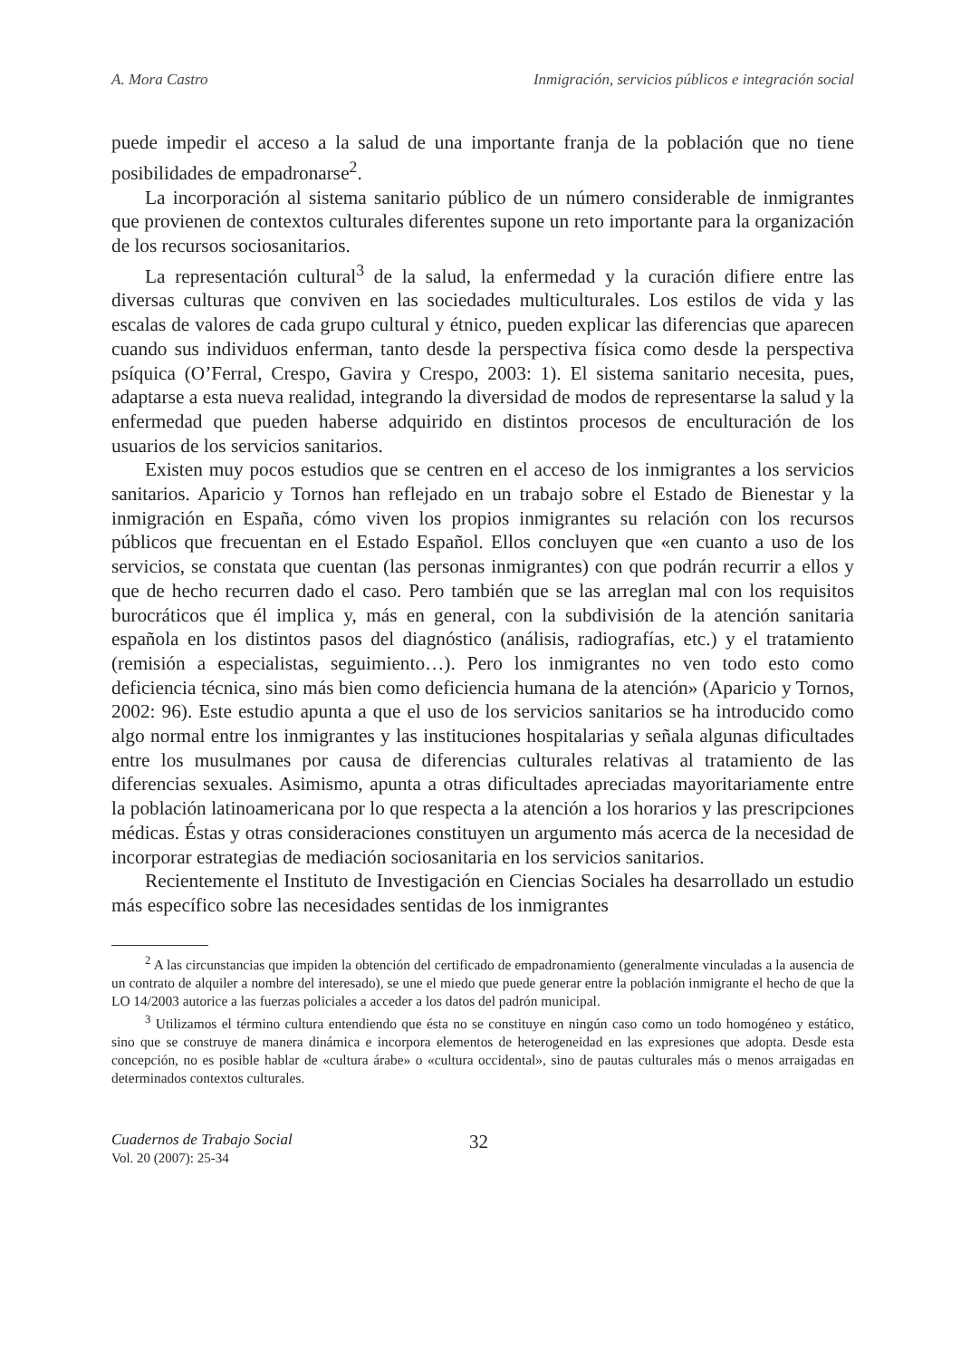A. Mora Castro Inmigración, servicios públicos e integración social
puede impedir el acceso a la salud de una importante franja de la población que no tiene posibilidades de empadronarse<sup>2</sup>.
La incorporación al sistema sanitario público de un número considerable de inmigrantes que provienen de contextos culturales diferentes supone un reto importante para la organización de los recursos sociosanitarios.
La representación cultural<sup>3</sup> de la salud, la enfermedad y la curación difiere entre las diversas culturas que conviven en las sociedades multiculturales. Los estilos de vida y las escalas de valores de cada grupo cultural y étnico, pueden explicar las diferencias que aparecen cuando sus individuos enferman, tanto desde la perspectiva física como desde la perspectiva psíquica (O’Ferral, Crespo, Gavira y Crespo, 2003: 1). El sistema sanitario necesita, pues, adaptarse a esta nueva realidad, integrando la diversidad de modos de representarse la salud y la enfermedad que pueden haberse adquirido en distintos procesos de enculturación de los usuarios de los servicios sanitarios.
Existen muy pocos estudios que se centren en el acceso de los inmigrantes a los servicios sanitarios. Aparicio y Tornos han reflejado en un trabajo sobre el Estado de Bienestar y la inmigración en España, cómo viven los propios inmigrantes su relación con los recursos públicos que frecuentan en el Estado Español. Ellos concluyen que «en cuanto a uso de los servicios, se constata que cuentan (las personas inmigrantes) con que podrán recurrir a ellos y que de hecho recurren dado el caso. Pero también que se las arreglan mal con los requisitos burocráticos que él implica y, más en general, con la subdivisión de la atención sanitaria española en los distintos pasos del diagnóstico (análisis, radiografías, etc.) y el tratamiento (remisión a especialistas, seguimiento…). Pero los inmigrantes no ven todo esto como deficiencia técnica, sino más bien como deficiencia humana de la atención» (Aparicio y Tornos, 2002: 96). Este estudio apunta a que el uso de los servicios sanitarios se ha introducido como algo normal entre los inmigrantes y las instituciones hospitalarias y señala algunas dificultades entre los musulmanes por causa de diferencias culturales relativas al tratamiento de las diferencias sexuales. Asimismo, apunta a otras dificultades apreciadas mayoritariamente entre la población latinoamericana por lo que respecta a la atención a los horarios y las prescripciones médicas. Éstas y otras consideraciones constituyen un argumento más acerca de la necesidad de incorporar estrategias de mediación sociosanitaria en los servicios sanitarios.
Recientemente el Instituto de Investigación en Ciencias Sociales ha desarrollado un estudio más específico sobre las necesidades sentidas de los inmigrantes
<sup>2</sup> A las circunstancias que impiden la obtención del certificado de empadronamiento (generalmente vinculadas a la ausencia de un contrato de alquiler a nombre del interesado), se une el miedo que puede generar entre la población inmigrante el hecho de que la LO 14/2003 autorice a las fuerzas policiales a acceder a los datos del padrón municipal.
<sup>3</sup> Utilizamos el término cultura entendiendo que ésta no se constituye en ningún caso como un todo homogéneo y estático, sino que se construye de manera dinámica e incorpora elementos de heterogeneidad en las expresiones que adopta. Desde esta concepción, no es posible hablar de «cultura árabe» o «cultura occidental», sino de pautas culturales más o menos arraigadas en determinados contextos culturales.
Cuadernos de Trabajo Social
Vol. 20 (2007): 25-34
32